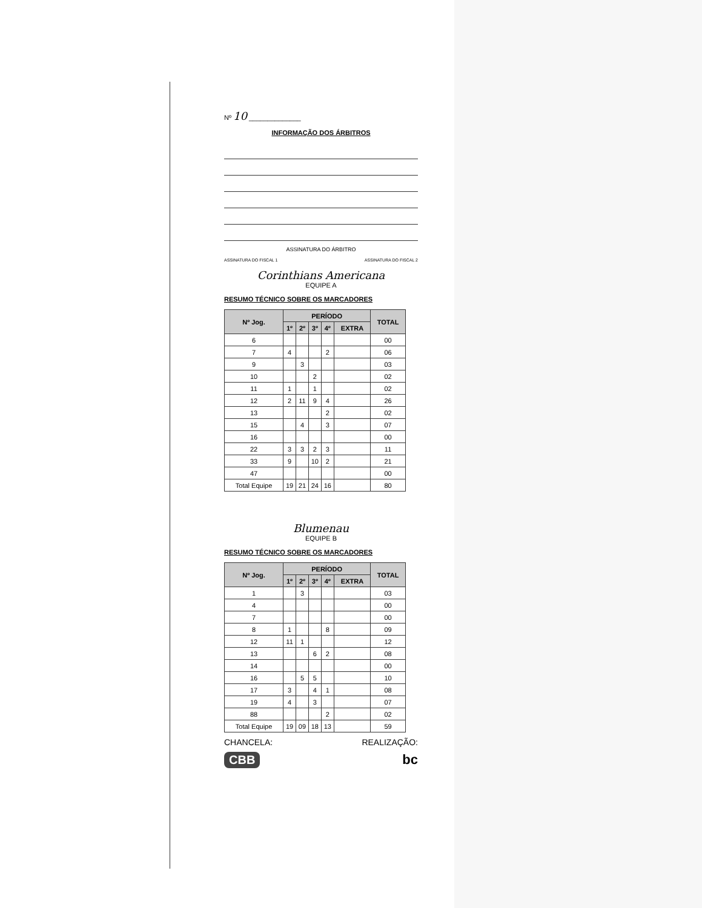Nº 10 ______________
INFORMAÇÃO DOS ÁRBITROS
ASSINATURA DO ÁRBITRO
ASSINATURA DO FISCAL 1 ASSINATURA DO FISCAL 2
Corinthians Americana
EQUIPE A
RESUMO TÉCNICO SOBRE OS MARCADORES
| Nº Jog. | PERÍODO | | | | | TOTAL |
| --- | --- | --- | --- | --- | --- | --- |
| | 1º | 2º | 3º | 4º | EXTRA | |
| 6 | | | | | | 00 |
| 7 | 4 | | | 2 | | 06 |
| 9 | | 3 | | | | 03 |
| 10 | | | 2 | | | 02 |
| 11 | 1 | | 1 | | | 02 |
| 12 | 2 | 11 | 9 | 4 | | 26 |
| 13 | | | | 2 | | 02 |
| 15 | | 4 | | 3 | | 07 |
| 16 | | | | | | 00 |
| 22 | 3 | 3 | 2 | 3 | | 11 |
| 33 | 9 | | 10 | 2 | | 21 |
| 47 | | | | | | 00 |
| Total Equipe | 19 | 21 | 24 | 16 | | 80 |
Blumenau
EQUIPE B
RESUMO TÉCNICO SOBRE OS MARCADORES
| Nº Jog. | PERÍODO | | | | | TOTAL |
| --- | --- | --- | --- | --- | --- | --- |
| | 1º | 2º | 3º | 4º | EXTRA | |
| 1 | | 3 | | | | 03 |
| 4 | | | | | | 00 |
| 7 | | | | | | 00 |
| 8 | 1 | | | 8 | | 09 |
| 12 | 11 | 1 | | | | 12 |
| 13 | | | 6 | 2 | | 08 |
| 14 | | | | | | 00 |
| 16 | | 5 | 5 | | | 10 |
| 17 | 3 | | 4 | 1 | | 08 |
| 19 | 4 | | 3 | | | 07 |
| 88 | | | | 2 | | 02 |
| Total Equipe | 19 | 09 | 18 | 13 | | 59 |
CHANCELA: REALIZAÇÃO:
CBB bc